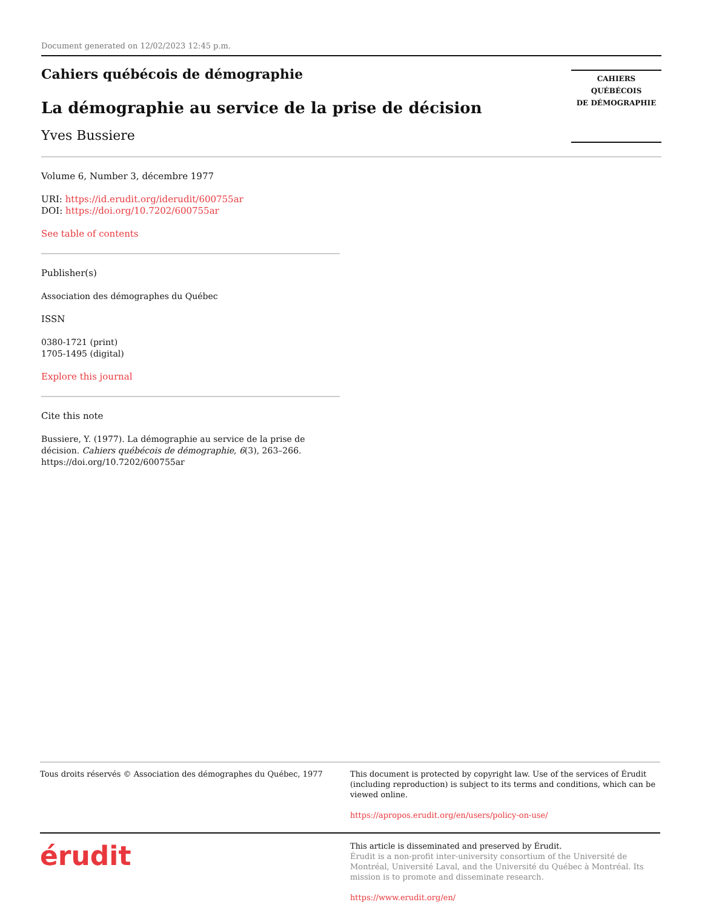Document generated on 12/02/2023 12:45 p.m.
Cahiers québécois de démographie
La démographie au service de la prise de décision
Yves Bussiere
CAHIERS QUÉBÉCOIS
DE DÉMOGRAPHIE
Volume 6, Number 3, décembre 1977
URI: https://id.erudit.org/iderudit/600755ar
DOI: https://doi.org/10.7202/600755ar
See table of contents
Publisher(s)
Association des démographes du Québec
ISSN
0380-1721 (print)
1705-1495 (digital)
Explore this journal
Cite this note
Bussiere, Y. (1977). La démographie au service de la prise de décision. Cahiers québécois de démographie, 6(3), 263–266. https://doi.org/10.7202/600755ar
Tous droits réservés © Association des démographes du Québec, 1977
This document is protected by copyright law. Use of the services of Érudit (including reproduction) is subject to its terms and conditions, which can be viewed online.
https://apropos.erudit.org/en/users/policy-on-use/
érudit
This article is disseminated and preserved by Érudit.
Érudit is a non-profit inter-university consortium of the Université de Montréal, Université Laval, and the Université du Québec à Montréal. Its mission is to promote and disseminate research.
https://www.erudit.org/en/